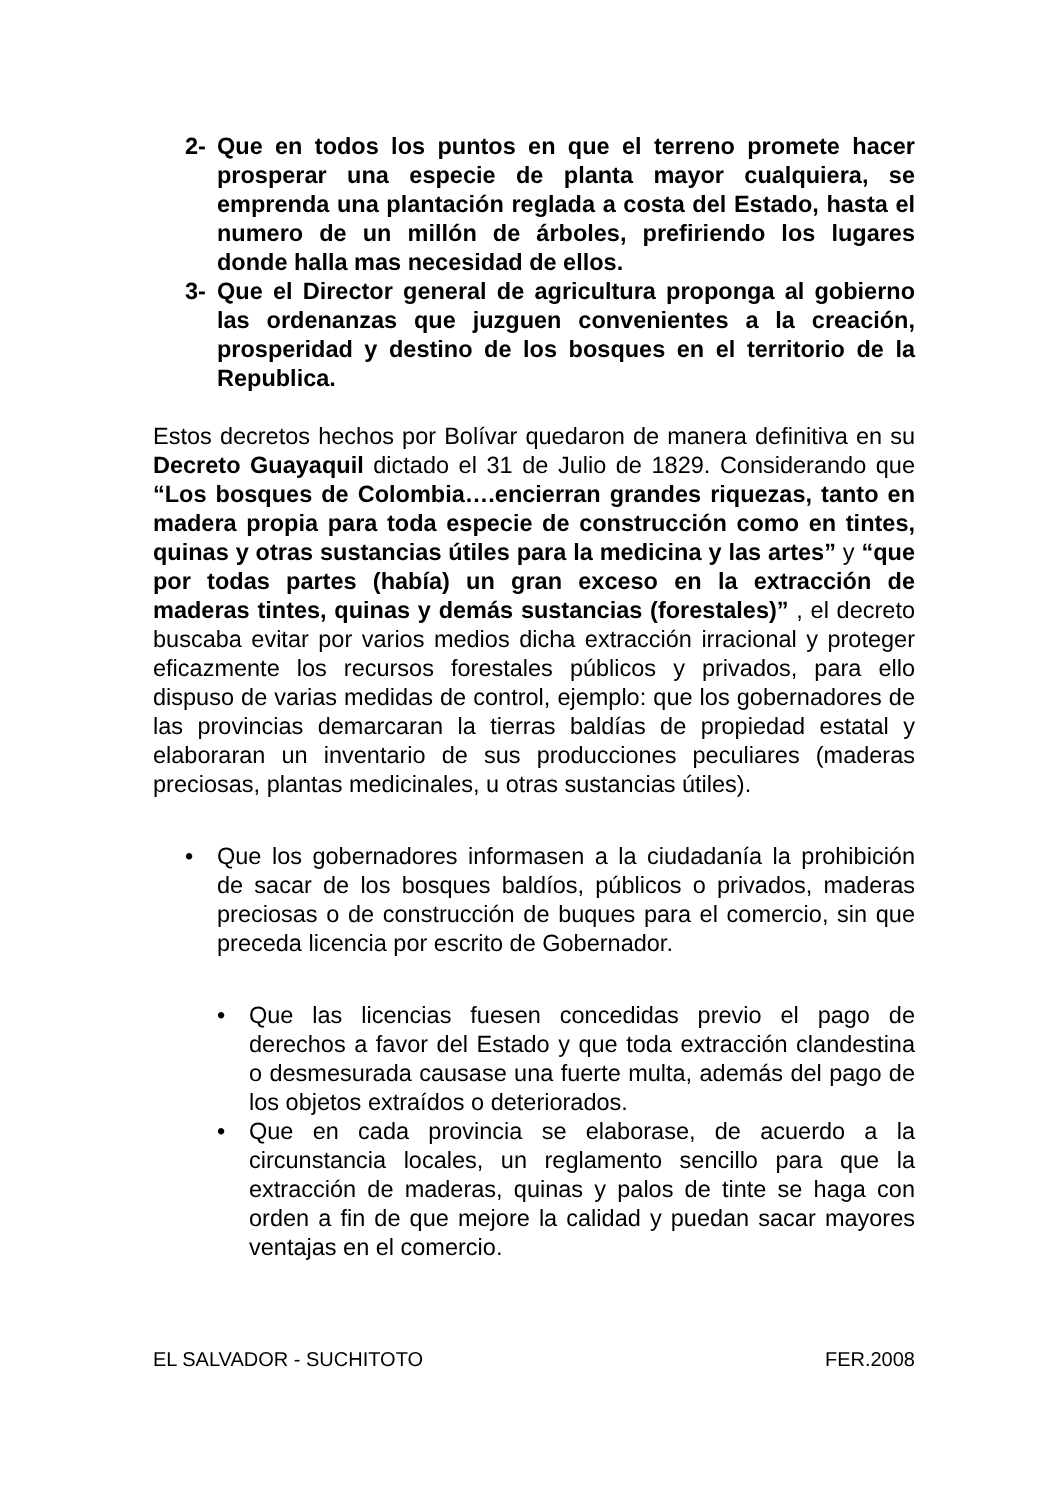2- Que en todos los puntos en que el terreno promete hacer prosperar una especie de planta mayor cualquiera, se emprenda una plantación reglada a costa del Estado, hasta el numero de un millón de árboles, prefiriendo los lugares donde halla mas necesidad de ellos.
3- Que el Director general de agricultura proponga al gobierno las ordenanzas que juzguen convenientes a la creación, prosperidad y destino de los bosques en el territorio de la Republica.
Estos decretos hechos por Bolívar quedaron de manera definitiva en su Decreto Guayaquil dictado el 31 de Julio de 1829. Considerando que “Los bosques de Colombia….encierran grandes riquezas, tanto en madera propia para toda especie de construcción como en tintes, quinas y otras sustancias útiles para la medicina y las artes” y “que por todas partes (había) un gran exceso en la extracción de maderas tintes, quinas y demás sustancias (forestales)” , el decreto buscaba evitar por varios medios dicha extracción irracional y proteger eficazmente los recursos forestales públicos y privados, para ello dispuso de varias medidas de control, ejemplo: que los gobernadores de las provincias demarcaran la tierras baldías de propiedad estatal y elaboraran un inventario de sus producciones peculiares (maderas preciosas, plantas medicinales, u otras sustancias útiles).
• Que los gobernadores informasen a la ciudadanía la prohibición de sacar de los bosques baldíos, públicos o privados, maderas preciosas o de construcción de buques para el comercio, sin que preceda licencia por escrito de Gobernador.
• Que las licencias fuesen concedidas previo el pago de derechos a favor del Estado y que toda extracción clandestina o desmesurada causase una fuerte multa, además del pago de los objetos extraídos o deteriorados.
• Que en cada provincia se elaborase, de acuerdo a la circunstancia locales, un reglamento sencillo para que la extracción de maderas, quinas y palos de tinte se haga con orden a fin de que mejore la calidad y puedan sacar mayores ventajas en el comercio.
EL SALVADOR - SUCHITOTO FER.2008